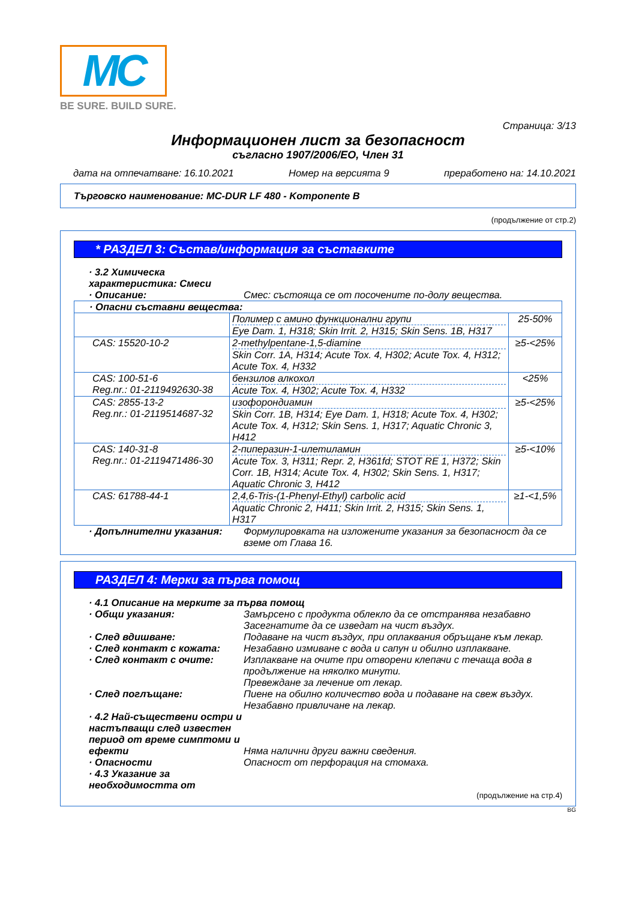MC
BE SURE. BUILD SURE.
Страница: 3/13
Информационен лист за безопасност
съгласно 1907/2006/ЕО, Член 31
дата на отпечатване: 16.10.2021 Номер на версията 9 преработено на: 14.10.2021
Търговско наименование: MC-DUR LF 480 - Komponente B
(продължение от стр.2)
* РАЗДЕЛ 3: Състав/информация за съставките
· 3.2 Химическа характеристика: Смеси
· Описание: Смес: състояща се от посочените по-долу вещества.
| · Опасни съставни вещества: | | |
| | Полимер с амино функционални групи Eye Dam. 1, H318; Skin Irrit. 2, H315; Skin Sens. 1B, H317 | 25-50% |
| CAS: 15520-10-2 | 2-methylpentane-1,5-diamine Skin Corr. 1A, H314; Acute Tox. 4, H302; Acute Tox. 4, H312; Acute Tox. 4, H332 | ≥5-<25% |
| CAS: 100-51-6 Reg.nr.: 01-2119492630-38 | бензилов алкохол Acute Tox. 4, H302; Acute Tox. 4, H332 | <25% |
| CAS: 2855-13-2 Reg.nr.: 01-2119514687-32 | изофорондиамин Skin Corr. 1B, H314; Eye Dam. 1, H318; Acute Tox. 4, H302; Acute Tox. 4, H312; Skin Sens. 1, H317; Aquatic Chronic 3, H412 | ≥5-<25% |
| CAS: 140-31-8 Reg.nr.: 01-2119471486-30 | 2-пиперазин-1-илетиламин Acute Tox. 3, H311; Repr. 2, H361fd; STOT RE 1, H372; Skin Corr. 1B, H314; Acute Tox. 4, H302; Skin Sens. 1, H317; Aquatic Chronic 3, H412 | ≥5-<10% |
| CAS: 61788-44-1 | 2,4,6-Tris-(1-Phenyl-Ethyl) carbolic acid Aquatic Chronic 2, H411; Skin Irrit. 2, H315; Skin Sens. 1, H317 | ≥1-<1,5% |
· Допълнителни указания: Формулировката на изложените указания за безопасност да се вземе от Глава 16.
РАЗДЕЛ 4: Мерки за първа помощ
· 4.1 Описание на мерките за първа помощ
· Общи указания: Замърсено с продукта облекло да се отстранява незабавно
Засегнатите да се изведат на чист въздух.
· След вдишване: Подаване на чист въздух, при оплаквания обръщане към лекар.
· След контакт с кожата: Незабавно измиване с вода и сапун и обилно изплакване.
· След контакт с очите: Изплакване на очите при отворени клепачи с течаща вода в продължение на няколко минути.
Превеждане за лечение от лекар.
· След поглъщане: Пиене на обилно количество вода и подаване на свеж въздух.
Незабавно привличане на лекар.
· 4.2 Най-съществени остри и настъпващи след известен период от време симптоми и ефекти
Няма налични други важни сведения.
· Опасности Опасност от перфорация на стомаха.
· 4.3 Указание за необходимостта от
(продължение на стр.4)
BG